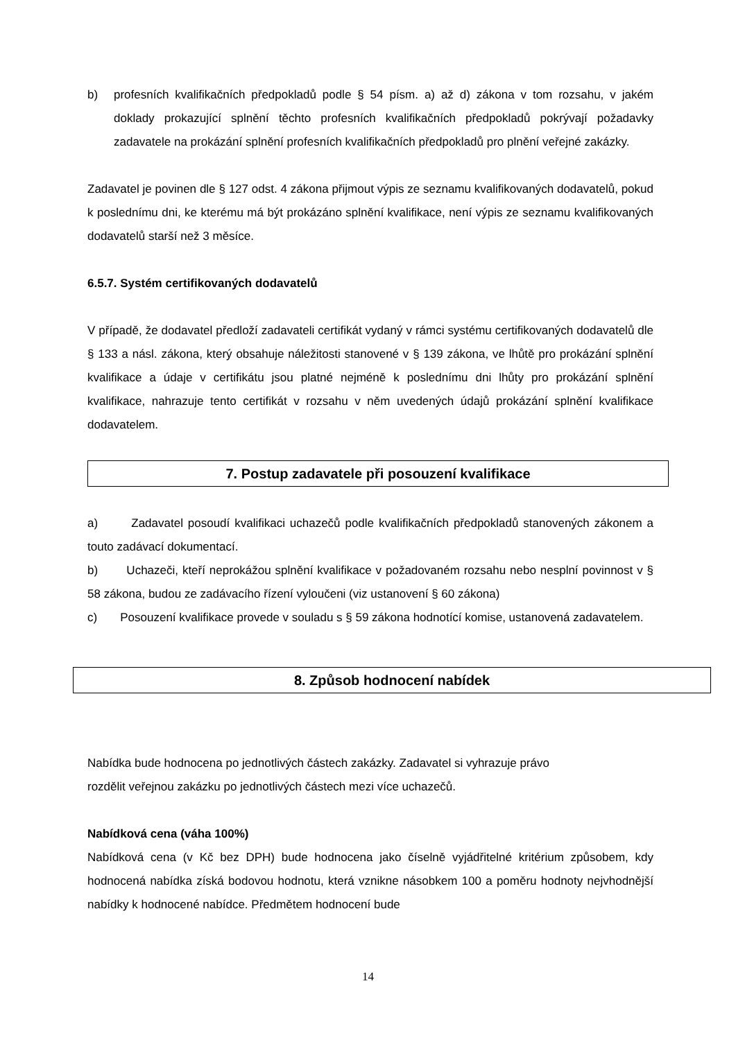b) profesních kvalifikačních předpokladů podle § 54 písm. a) až d) zákona v tom rozsahu, v jakém doklady prokazující splnění těchto profesních kvalifikačních předpokladů pokrývají požadavky zadavatele na prokázání splnění profesních kvalifikačních předpokladů pro plnění veřejné zakázky.
Zadavatel je povinen dle § 127 odst. 4 zákona přijmout výpis ze seznamu kvalifikovaných dodavatelů, pokud k poslednímu dni, ke kterému má být prokázáno splnění kvalifikace, není výpis ze seznamu kvalifikovaných dodavatelů starší než 3 měsíce.
6.5.7. Systém certifikovaných dodavatelů
V případě, že dodavatel předloží zadavateli certifikát vydaný v rámci systému certifikovaných dodavatelů dle § 133 a násl. zákona, který obsahuje náležitosti stanovené v § 139 zákona, ve lhůtě pro prokázání splnění kvalifikace a údaje v certifikátu jsou platné nejméně k poslednímu dni lhůty pro prokázání splnění kvalifikace, nahrazuje tento certifikát v rozsahu v něm uvedených údajů prokázání splnění kvalifikace dodavatelem.
7. Postup zadavatele při posouzení kvalifikace
a) Zadavatel posoudí kvalifikaci uchazečů podle kvalifikačních předpokladů stanovených zákonem a touto zadávací dokumentací.
b) Uchazeči, kteří neprokážou splnění kvalifikace v požadovaném rozsahu nebo nesplní povinnost v § 58 zákona, budou ze zadávacího řízení vyloučeni (viz ustanovení § 60 zákona)
c) Posouzení kvalifikace provede v souladu s § 59 zákona hodnotící komise, ustanovená zadavatelem.
8. Způsob hodnocení nabídek
Nabídka bude hodnocena po jednotlivých částech zakázky. Zadavatel si vyhrazuje právo
rozdělit veřejnou zakázku po jednotlivých částech mezi více uchazečů.
Nabídková cena (váha 100%)
Nabídková cena (v Kč bez DPH) bude hodnocena jako číselně vyjádřitelné kritérium způsobem, kdy hodnocená nabídka získá bodovou hodnotu, která vznikne násobkem 100 a poměru hodnoty nejvhodnější nabídky k hodnocené nabídce. Předmětem hodnocení bude
14